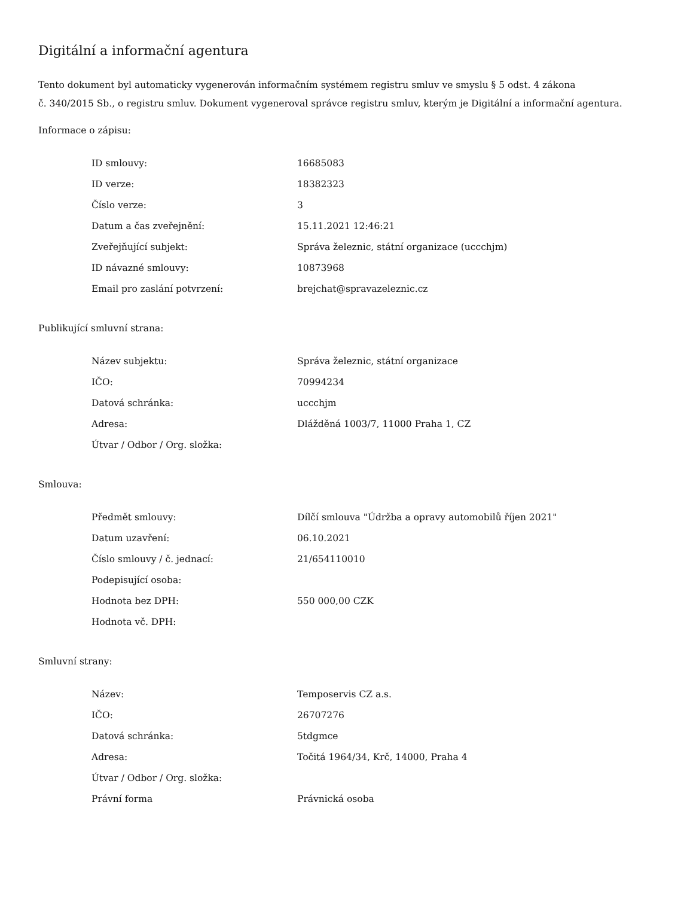Digitální a informační agentura
Tento dokument byl automaticky vygenerován informačním systémem registru smluv ve smyslu § 5 odst. 4 zákona
č. 340/2015 Sb., o registru smluv. Dokument vygeneroval správce registru smluv, kterým je Digitální a informační agentura.
Informace o zápisu:
| ID smlouvy: | 16685083 |
| ID verze: | 18382323 |
| Číslo verze: | 3 |
| Datum a čas zveřejnění: | 15.11.2021 12:46:21 |
| Zveřejňující subjekt: | Správa železnic, státní organizace (uccchjm) |
| ID návazné smlouvy: | 10873968 |
| Email pro zaslání potvrzení: | brejchat@spravazeleznic.cz |
Publikující smluvní strana:
| Název subjektu: | Správa železnic, státní organizace |
| IČO: | 70994234 |
| Datová schránka: | uccchjm |
| Adresa: | Dlážděná 1003/7, 11000 Praha 1, CZ |
| Útvar / Odbor / Org. složka: | |
Smlouva:
| Předmět smlouvy: | Dílčí smlouva "Údržba a opravy automobilů říjen 2021" |
| Datum uzavření: | 06.10.2021 |
| Číslo smlouvy / č. jednací: | 21/654110010 |
| Podepisující osoba: | |
| Hodnota bez DPH: | 550 000,00 CZK |
| Hodnota vč. DPH: | |
Smluvní strany:
| Název: | Temposervis CZ a.s. |
| IČO: | 26707276 |
| Datová schránka: | 5tdgmce |
| Adresa: | Točitá 1964/34, Krč, 14000, Praha 4 |
| Útvar / Odbor / Org. složka: | |
| Právní forma | Právnická osoba |